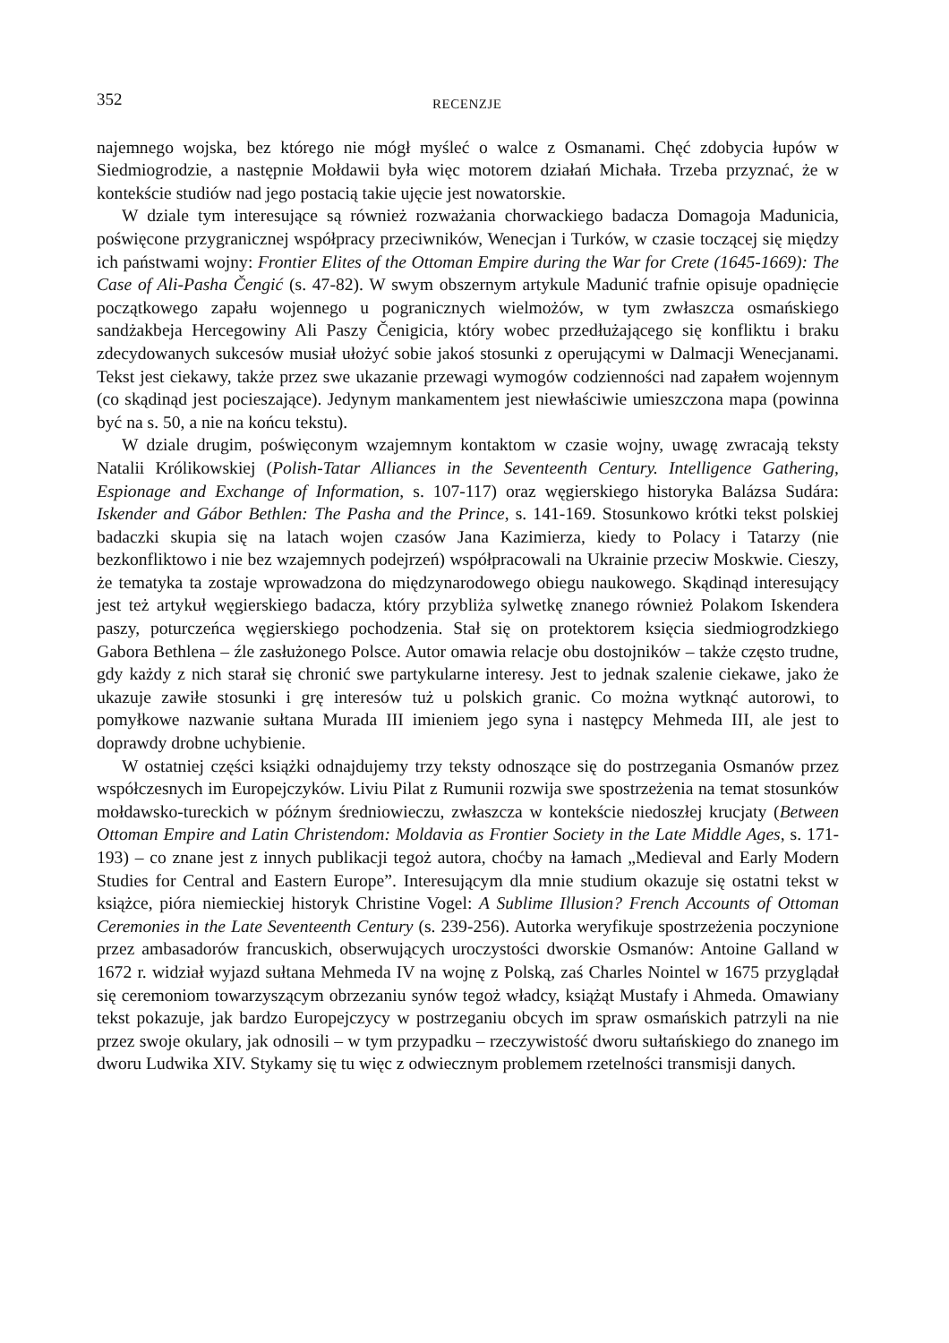352 RECENZJE
najemnego wojska, bez którego nie mógł myśleć o walce z Osmanami. Chęć zdobycia łupów w Siedmiogrodzie, a następnie Mołdawii była więc motorem działań Michała. Trzeba przyznać, że w kontekście studiów nad jego postacią takie ujęcie jest nowatorskie.
W dziale tym interesujące są również rozważania chorwackiego badacza Domagoja Madunicia, poświęcone przygranicznej współpracy przeciwników, Wenecjan i Turków, w czasie toczącej się między ich państwami wojny: Frontier Elites of the Ottoman Empire during the War for Crete (1645-1669): The Case of Ali-Pasha Čengić (s. 47-82). W swym obszernym artykule Madunić trafnie opisuje opadnięcie początkowego zapału wojennego u pogranicznych wielmożów, w tym zwłaszcza osmańskiego sandżakbeja Hercegowiny Ali Paszy Čenigicia, który wobec przedłużającego się konfliktu i braku zdecydowanych sukcesów musiał ułożyć sobie jakoś stosunki z operującymi w Dalmacji Wenecjanami. Tekst jest ciekawy, także przez swe ukazanie przewagi wymogów codzienności nad zapałem wojennym (co skądinąd jest pocieszające). Jedynym mankamentem jest niewłaściwie umieszczona mapa (powinna być na s. 50, a nie na końcu tekstu).
W dziale drugim, poświęconym wzajemnym kontaktom w czasie wojny, uwagę zwracają teksty Natalii Królikowskiej (Polish-Tatar Alliances in the Seventeenth Century. Intelligence Gathering, Espionage and Exchange of Information, s. 107-117) oraz węgierskiego historyka Balázsa Sudára: Iskender and Gábor Bethlen: The Pasha and the Prince, s. 141-169. Stosunkowo krótki tekst polskiej badaczki skupia się na latach wojen czasów Jana Kazimierza, kiedy to Polacy i Tatarzy (nie bezkonfliktowo i nie bez wzajemnych podejrzeń) współpracowali na Ukrainie przeciw Moskwie. Cieszy, że tematyka ta zostaje wprowadzona do międzynarodowego obiegu naukowego. Skądinąd interesujący jest też artykuł węgierskiego badacza, który przybliża sylwetkę znanego również Polakom Iskendera paszy, poturczeńca węgierskiego pochodzenia. Stał się on protektorem księcia siedmiogrodzkiego Gabora Bethlena – źle zasłużonego Polsce. Autor omawia relacje obu dostojników – także często trudne, gdy każdy z nich starał się chronić swe partykularne interesy. Jest to jednak szalenie ciekawe, jako że ukazuje zawiłe stosunki i grę interesów tuż u polskich granic. Co można wytknąć autorowi, to pomyłkowe nazwanie sułtana Murada III imieniem jego syna i następcy Mehmeda III, ale jest to doprawdy drobne uchybienie.
W ostatniej części książki odnajdujemy trzy teksty odnoszące się do postrzegania Osmanów przez współczesnych im Europejczyków. Liviu Pilat z Rumunii rozwija swe spostrzeżenia na temat stosunków mołdawsko-tureckich w późnym średniowieczu, zwłaszcza w kontekście niedoszłej krucjaty (Between Ottoman Empire and Latin Christendom: Moldavia as Frontier Society in the Late Middle Ages, s. 171-193) – co znane jest z innych publikacji tegoż autora, choćby na łamach „Medieval and Early Modern Studies for Central and Eastern Europe”. Interesującym dla mnie studium okazuje się ostatni tekst w książce, pióra niemieckiej historyk Christine Vogel: A Sublime Illusion? French Accounts of Ottoman Ceremonies in the Late Seventeenth Century (s. 239-256). Autorka weryfikuje spostrzeżenia poczynione przez ambasadorów francuskich, obserwujących uroczystości dworskie Osmanów: Antoine Galland w 1672 r. widział wyjazd sułtana Mehmeda IV na wojnę z Polską, zaś Charles Nointel w 1675 przyglądał się ceremoniom towarzyszącym obrzezaniu synów tegoż władcy, książąt Mustafy i Ahmeda. Omawiany tekst pokazuje, jak bardzo Europejczycy w postrzeganiu obcych im spraw osmańskich patrzyli na nie przez swoje okulary, jak odnosili – w tym przypadku – rzeczywistość dworu sułtańskiego do znanego im dworu Ludwika XIV. Stykamy się tu więc z odwiecznym problemem rzetelności transmisji danych.